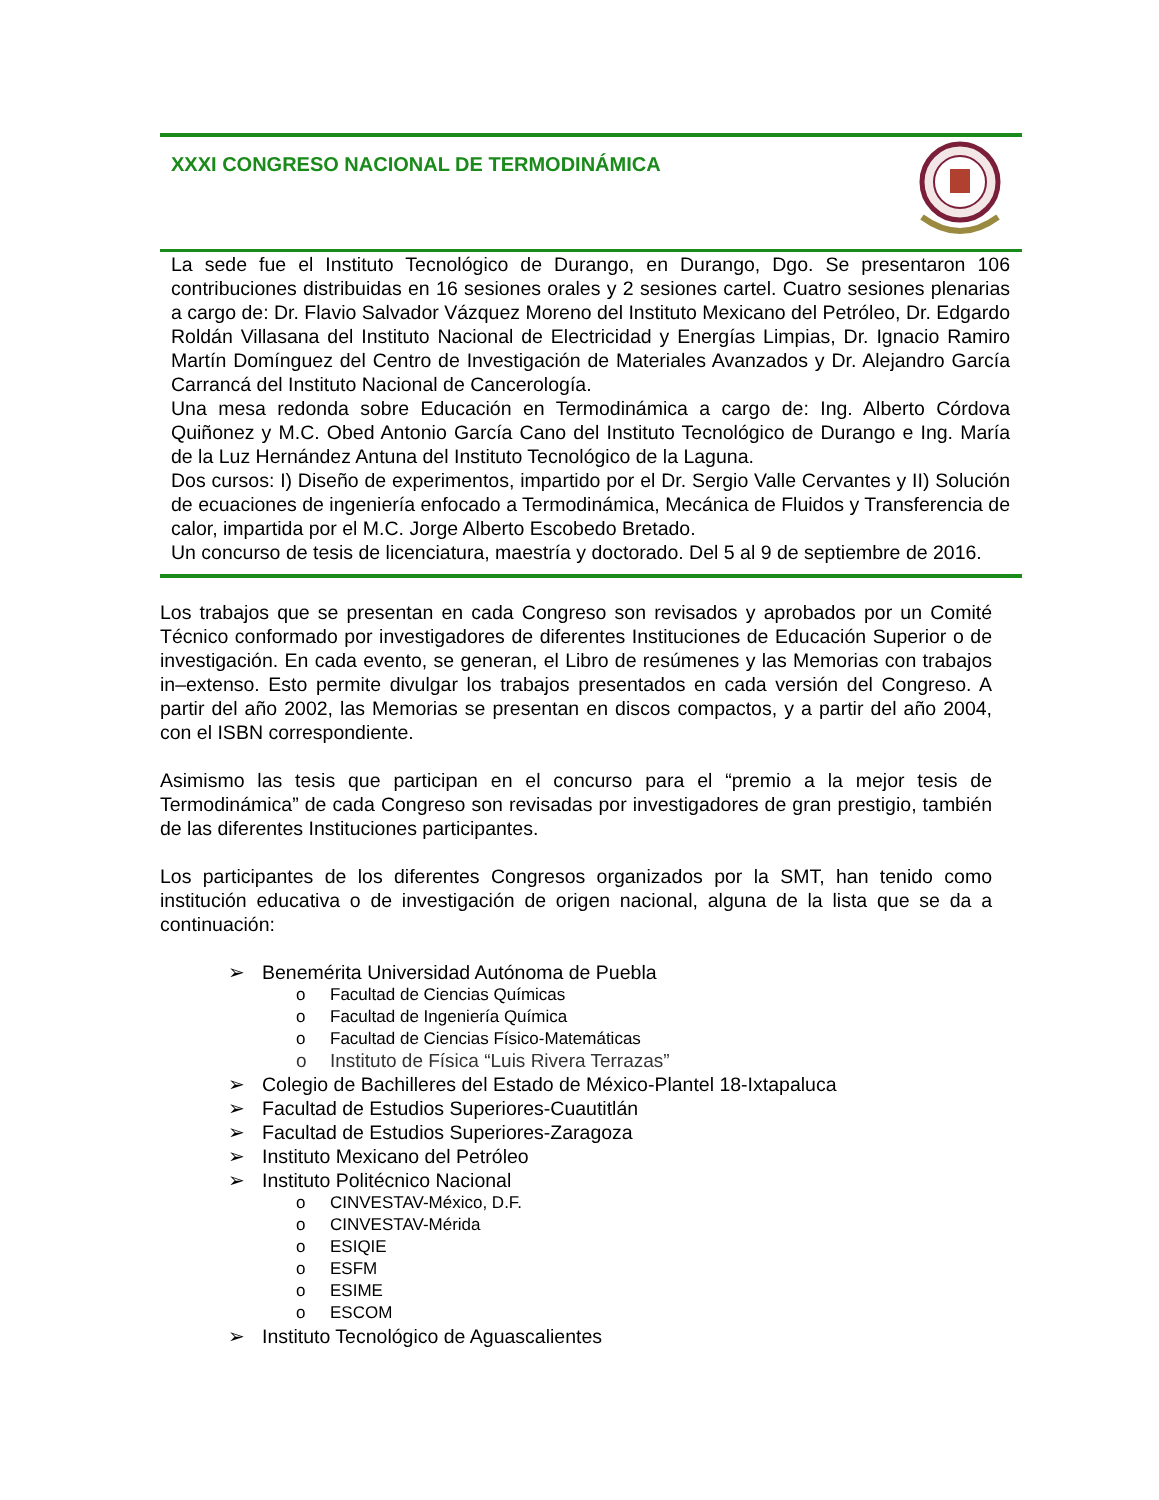XXXI CONGRESO NACIONAL DE TERMODINÁMICA
La sede fue el Instituto Tecnológico de Durango, en Durango, Dgo. Se presentaron 106 contribuciones distribuidas en 16 sesiones orales y 2 sesiones cartel. Cuatro sesiones plenarias a cargo de: Dr. Flavio Salvador Vázquez Moreno del Instituto Mexicano del Petróleo, Dr. Edgardo Roldán Villasana del Instituto Nacional de Electricidad y Energías Limpias, Dr. Ignacio Ramiro Martín Domínguez del Centro de Investigación de Materiales Avanzados y Dr. Alejandro García Carrancá del Instituto Nacional de Cancerología.
Una mesa redonda sobre Educación en Termodinámica a cargo de: Ing. Alberto Córdova Quiñonez y M.C. Obed Antonio García Cano del Instituto Tecnológico de Durango e Ing. María de la Luz Hernández Antuna del Instituto Tecnológico de la Laguna.
Dos cursos: I) Diseño de experimentos, impartido por el Dr. Sergio Valle Cervantes y II) Solución de ecuaciones de ingeniería enfocado a Termodinámica, Mecánica de Fluidos y Transferencia de calor, impartida por el M.C. Jorge Alberto Escobedo Bretado.
Un concurso de tesis de licenciatura, maestría y doctorado. Del 5 al 9 de septiembre de 2016.
Los trabajos que se presentan en cada Congreso son revisados y aprobados por un Comité Técnico conformado por investigadores de diferentes Instituciones de Educación Superior o de investigación. En cada evento, se generan, el Libro de resúmenes y las Memorias con trabajos in–extenso. Esto permite divulgar los trabajos presentados en cada versión del Congreso. A partir del año 2002, las Memorias se presentan en discos compactos, y a partir del año 2004, con el ISBN correspondiente.
Asimismo las tesis que participan en el concurso para el “premio a la mejor tesis de Termodinámica” de cada Congreso son revisadas por investigadores de gran prestigio, también de las diferentes Instituciones participantes.
Los participantes de los diferentes Congresos organizados por la SMT, han tenido como institución educativa o de investigación de origen nacional, alguna de la lista que se da a continuación:
➢ Benemérita Universidad Autónoma de Puebla
o Facultad de Ciencias Químicas
o Facultad de Ingeniería Química
o Facultad de Ciencias Físico-Matemáticas
o Instituto de Física “Luis Rivera Terrazas”
➢ Colegio de Bachilleres del Estado de México-Plantel 18-Ixtapaluca
➢ Facultad de Estudios Superiores-Cuautitlán
➢ Facultad de Estudios Superiores-Zaragoza
➢ Instituto Mexicano del Petróleo
➢ Instituto Politécnico Nacional
o CINVESTAV-México, D.F.
o CINVESTAV-Mérida
o ESIQIE
o ESFM
o ESIME
o ESCOM
➢ Instituto Tecnológico de Aguascalientes